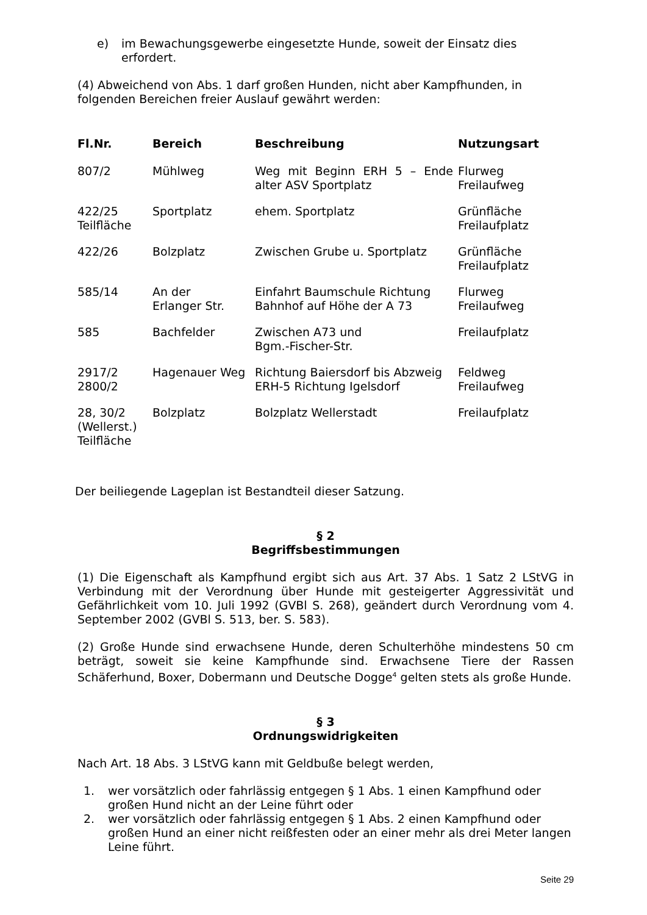e) im Bewachungsgewerbe eingesetzte Hunde, soweit der Einsatz dies erfordert.
(4) Abweichend von Abs. 1 darf großen Hunden, nicht aber Kampfhunden, in folgenden Bereichen freier Auslauf gewährt werden:
| Fl.Nr. | Bereich | Beschreibung | Nutzungsart |
| --- | --- | --- | --- |
| 807/2 | Mühlweg | Weg mit Beginn ERH 5 – Ende alter ASV Sportplatz | Flurweg Freilaufweg |
| 422/25 Teilfläche | Sportplatz | ehem. Sportplatz | Grünfläche Freilaufplatz |
| 422/26 | Bolzplatz | Zwischen Grube u. Sportplatz | Grünfläche Freilaufplatz |
| 585/14 | An der Erlanger Str. | Einfahrt Baumschule Richtung Bahnhof auf Höhe der A 73 | Flurweg Freilaufweg |
| 585 | Bachfelder | Zwischen A73 und Bgm.-Fischer-Str. | Freilaufplatz |
| 2917/2 2800/2 | Hagenauer Weg | Richtung Baiersdorf bis Abzweig ERH-5 Richtung Igelsdorf | Feldweg Freilaufweg |
| 28, 30/2 (Wellerst.) Teilfläche | Bolzplatz | Bolzplatz Wellerstadt | Freilaufplatz |
Der beiliegende Lageplan ist Bestandteil dieser Satzung.
§ 2
Begriffsbestimmungen
(1) Die Eigenschaft als Kampfhund ergibt sich aus Art. 37 Abs. 1 Satz 2 LStVG in Verbindung mit der Verordnung über Hunde mit gesteigerter Aggressivität und Gefährlichkeit vom 10. Juli 1992 (GVBl S. 268), geändert durch Verordnung vom 4. September 2002 (GVBl S. 513, ber. S. 583).
(2) Große Hunde sind erwachsene Hunde, deren Schulterhöhe mindestens 50 cm beträgt, soweit sie keine Kampfhunde sind. Erwachsene Tiere der Rassen Schäferhund, Boxer, Dobermann und Deutsche Dogge<sup>4</sup> gelten stets als große Hunde.
§ 3
Ordnungswidrigkeiten
Nach Art. 18 Abs. 3 LStVG kann mit Geldbuße belegt werden,
1. wer vorsätzlich oder fahrlässig entgegen § 1 Abs. 1 einen Kampfhund oder großen Hund nicht an der Leine führt oder
2. wer vorsätzlich oder fahrlässig entgegen § 1 Abs. 2 einen Kampfhund oder großen Hund an einer nicht reißfesten oder an einer mehr als drei Meter langen Leine führt.
Seite 29